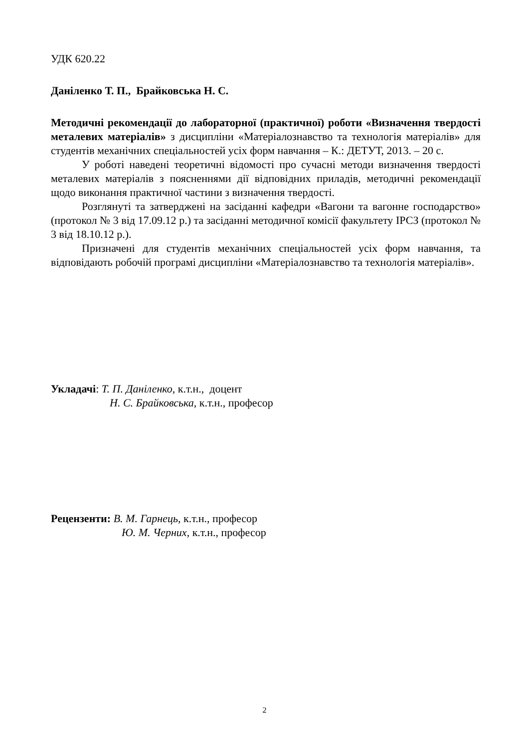УДК 620.22
Даніленко Т. П., Брайковська Н. С.
Методичні рекомендації до лабораторної (практичної) роботи «Визначення твердості металевих матеріалів» з дисципліни «Матеріалознавство та технологія матеріалів» для студентів механічних спеціальностей усіх форм навчання – К.: ДЕТУТ, 2013. – 20 с.
У роботі наведені теоретичні відомості про сучасні методи визначення твердості металевих матеріалів з поясненнями дії відповідних приладів, методичні рекомендації щодо виконання практичної частини з визначення твердості.
Розглянуті та затверджені на засіданні кафедри «Вагони та вагонне господарство» (протокол № 3 від 17.09.12 р.) та засіданні методичної комісії факультету ІРСЗ (протокол № 3 від 18.10.12 р.).
Призначені для студентів механічних спеціальностей усіх форм навчання, та відповідають робочій програмі дисципліни «Матеріалознавство та технологія матеріалів».
Укладачі: Т. П. Даніленко, к.т.н., доцент
Н. С. Брайковська, к.т.н., професор
Рецензенти: В. М. Гарнець, к.т.н., професор
Ю. М. Черних, к.т.н., професор
2